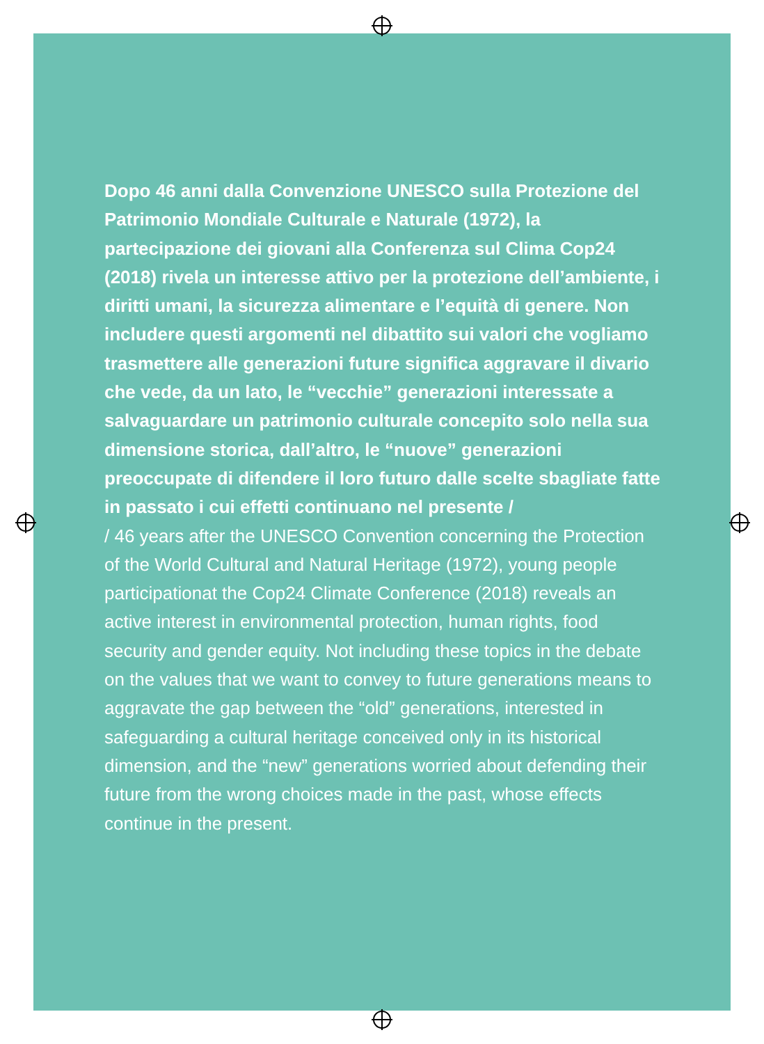Dopo 46 anni dalla Convenzione UNESCO sulla Protezione del Patrimonio Mondiale Culturale e Naturale (1972), la partecipazione dei giovani alla Conferenza sul Clima Cop24 (2018) rivela un interesse attivo per la protezione dell’ambiente, i diritti umani, la sicurezza alimentare e l’equità di genere. Non includere questi argomenti nel dibattito sui valori che vogliamo trasmettere alle generazioni future significa aggravare il divario che vede, da un lato, le “vecchie” generazioni interessate a salvaguardare un patrimonio culturale concepito solo nella sua dimensione storica, dall’altro, le “nuove” generazioni preoccupate di difendere il loro futuro dalle scelte sbagliate fatte in passato i cui effetti continuano nel presente /
/ 46 years after the UNESCO Convention concerning the Protection of the World Cultural and Natural Heritage (1972), young people participationat the Cop24 Climate Conference (2018) reveals an active interest in environmental protection, human rights, food security and gender equity. Not including these topics in the debate on the values that we want to convey to future generations means to aggravate the gap between the “old” generations, interested in safeguarding a cultural heritage conceived only in its historical dimension, and the “new” generations worried about defending their future from the wrong choices made in the past, whose effects continue in the present.